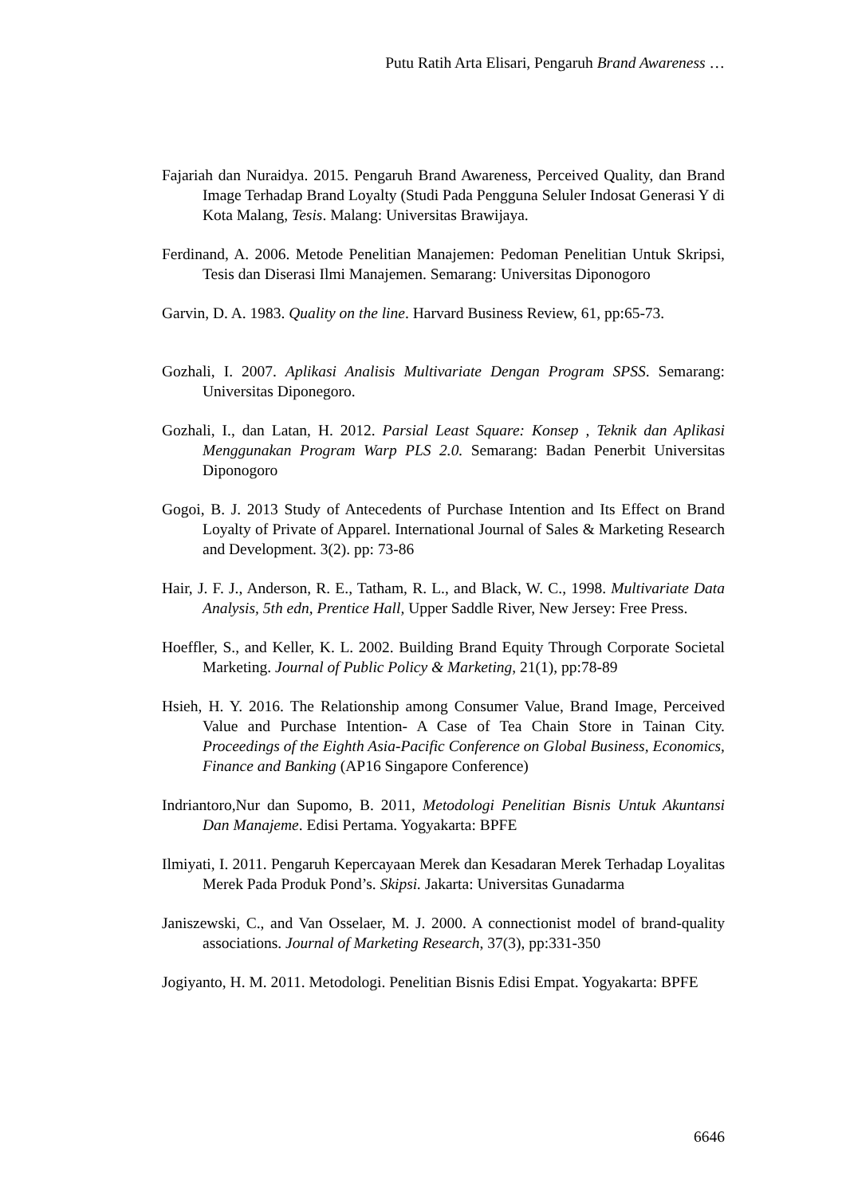Putu Ratih Arta Elisari, Pengaruh Brand Awareness …
Fajariah dan Nuraidya. 2015. Pengaruh Brand Awareness, Perceived Quality, dan Brand Image Terhadap Brand Loyalty (Studi Pada Pengguna Seluler Indosat Generasi Y di Kota Malang, Tesis. Malang: Universitas Brawijaya.
Ferdinand, A. 2006. Metode Penelitian Manajemen: Pedoman Penelitian Untuk Skripsi, Tesis dan Diserasi Ilmi Manajemen. Semarang: Universitas Diponogoro
Garvin, D. A. 1983. Quality on the line. Harvard Business Review, 61, pp:65-73.
Gozhali, I. 2007. Aplikasi Analisis Multivariate Dengan Program SPSS. Semarang: Universitas Diponegoro.
Gozhali, I., dan Latan, H. 2012. Parsial Least Square: Konsep , Teknik dan Aplikasi Menggunakan Program Warp PLS 2.0. Semarang: Badan Penerbit Universitas Diponogoro
Gogoi, B. J. 2013 Study of Antecedents of Purchase Intention and Its Effect on Brand Loyalty of Private of Apparel. International Journal of Sales & Marketing Research and Development. 3(2). pp: 73-86
Hair, J. F. J., Anderson, R. E., Tatham, R. L., and Black, W. C., 1998. Multivariate Data Analysis, 5th edn, Prentice Hall, Upper Saddle River, New Jersey: Free Press.
Hoeffler, S., and Keller, K. L. 2002. Building Brand Equity Through Corporate Societal Marketing. Journal of Public Policy & Marketing, 21(1), pp:78-89
Hsieh, H. Y. 2016. The Relationship among Consumer Value, Brand Image, Perceived Value and Purchase Intention- A Case of Tea Chain Store in Tainan City. Proceedings of the Eighth Asia-Pacific Conference on Global Business, Economics, Finance and Banking (AP16 Singapore Conference)
Indriantoro,Nur dan Supomo, B. 2011, Metodologi Penelitian Bisnis Untuk Akuntansi Dan Manajeme. Edisi Pertama. Yogyakarta: BPFE
Ilmiyati, I. 2011. Pengaruh Kepercayaan Merek dan Kesadaran Merek Terhadap Loyalitas Merek Pada Produk Pond’s. Skipsi. Jakarta: Universitas Gunadarma
Janiszewski, C., and Van Osselaer, M. J. 2000. A connectionist model of brand-quality associations. Journal of Marketing Research, 37(3), pp:331-350
Jogiyanto, H. M. 2011. Metodologi. Penelitian Bisnis Edisi Empat. Yogyakarta: BPFE
6646